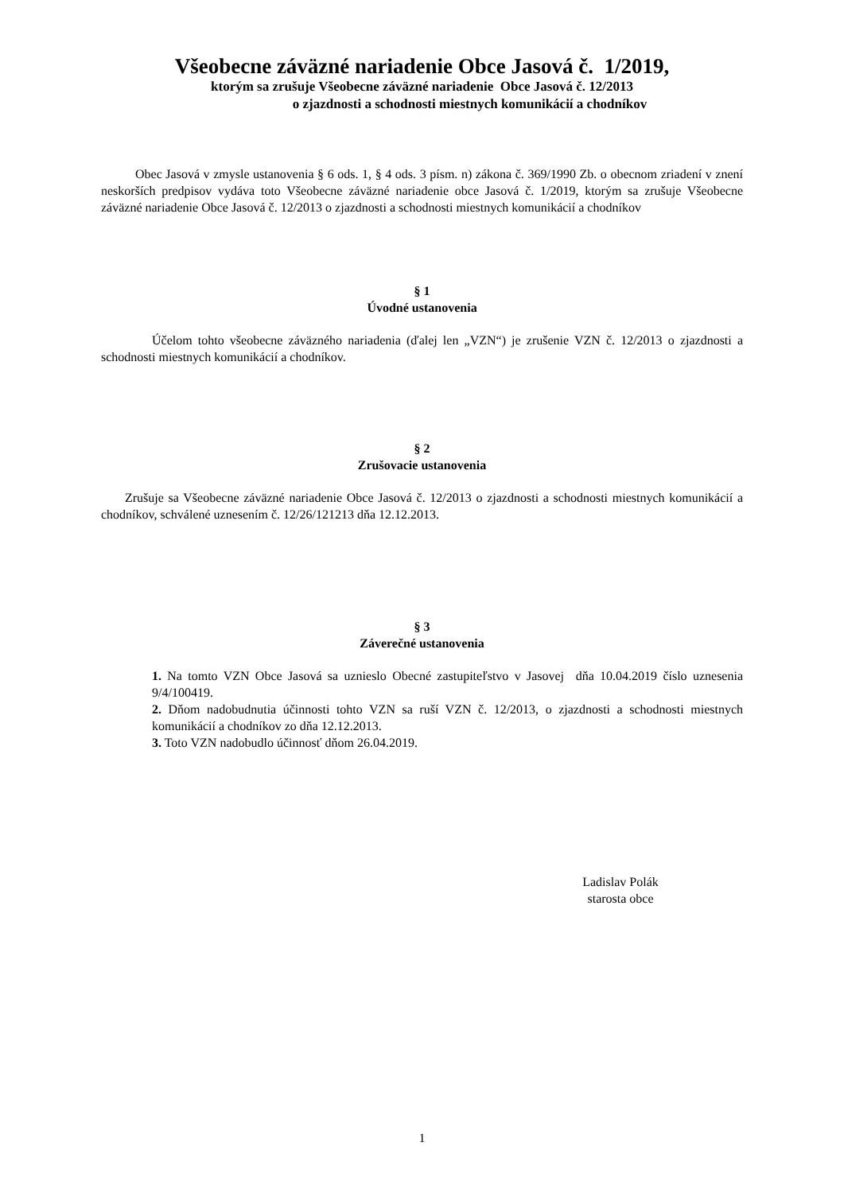Všeobecne záväzné nariadenie Obce Jasová č. 1/2019,
ktorým sa zrušuje Všeobecne záväzné nariadenie Obce Jasová č. 12/2013
o zjazdnosti a schodnosti miestnych komunikácií a chodníkov
Obec Jasová v zmysle ustanovenia § 6 ods. 1, § 4 ods. 3 písm. n) zákona č. 369/1990 Zb. o obecnom zriadení v znení neskorších predpisov vydáva toto Všeobecne záväzné nariadenie obce Jasová č. 1/2019, ktorým sa zrušuje Všeobecne záväzné nariadenie Obce Jasová č. 12/2013 o zjazdnosti a schodnosti miestnych komunikácií a chodníkov
§ 1
Úvodné ustanovenia
Účelom tohto všeobecne záväzného nariadenia (ďalej len „VZN“) je zrušenie VZN č. 12/2013 o zjazdnosti a schodnosti miestnych komunikácií a chodníkov.
§ 2
Zrušovacie ustanovenia
Zrušuje sa Všeobecne záväzné nariadenie Obce Jasová č. 12/2013 o zjazdnosti a schodnosti miestnych komunikácií a chodníkov, schválené uznesením č. 12/26/121213 dňa 12.12.2013.
§ 3
Záverečné ustanovenia
1. Na tomto VZN Obce Jasová sa uznieslo Obecné zastupiteľstvo v Jasovej dňa 10.04.2019 číslo uznesenia 9/4/100419.
2. Dňom nadobudnutia účinnosti tohto VZN sa ruší VZN č. 12/2013, o zjazdnosti a schodnosti miestnych komunikácií a chodníkov zo dňa 12.12.2013.
3. Toto VZN nadobudlo účinnosť dňom 26.04.2019.
Ladislav Polák
starosta obce
1